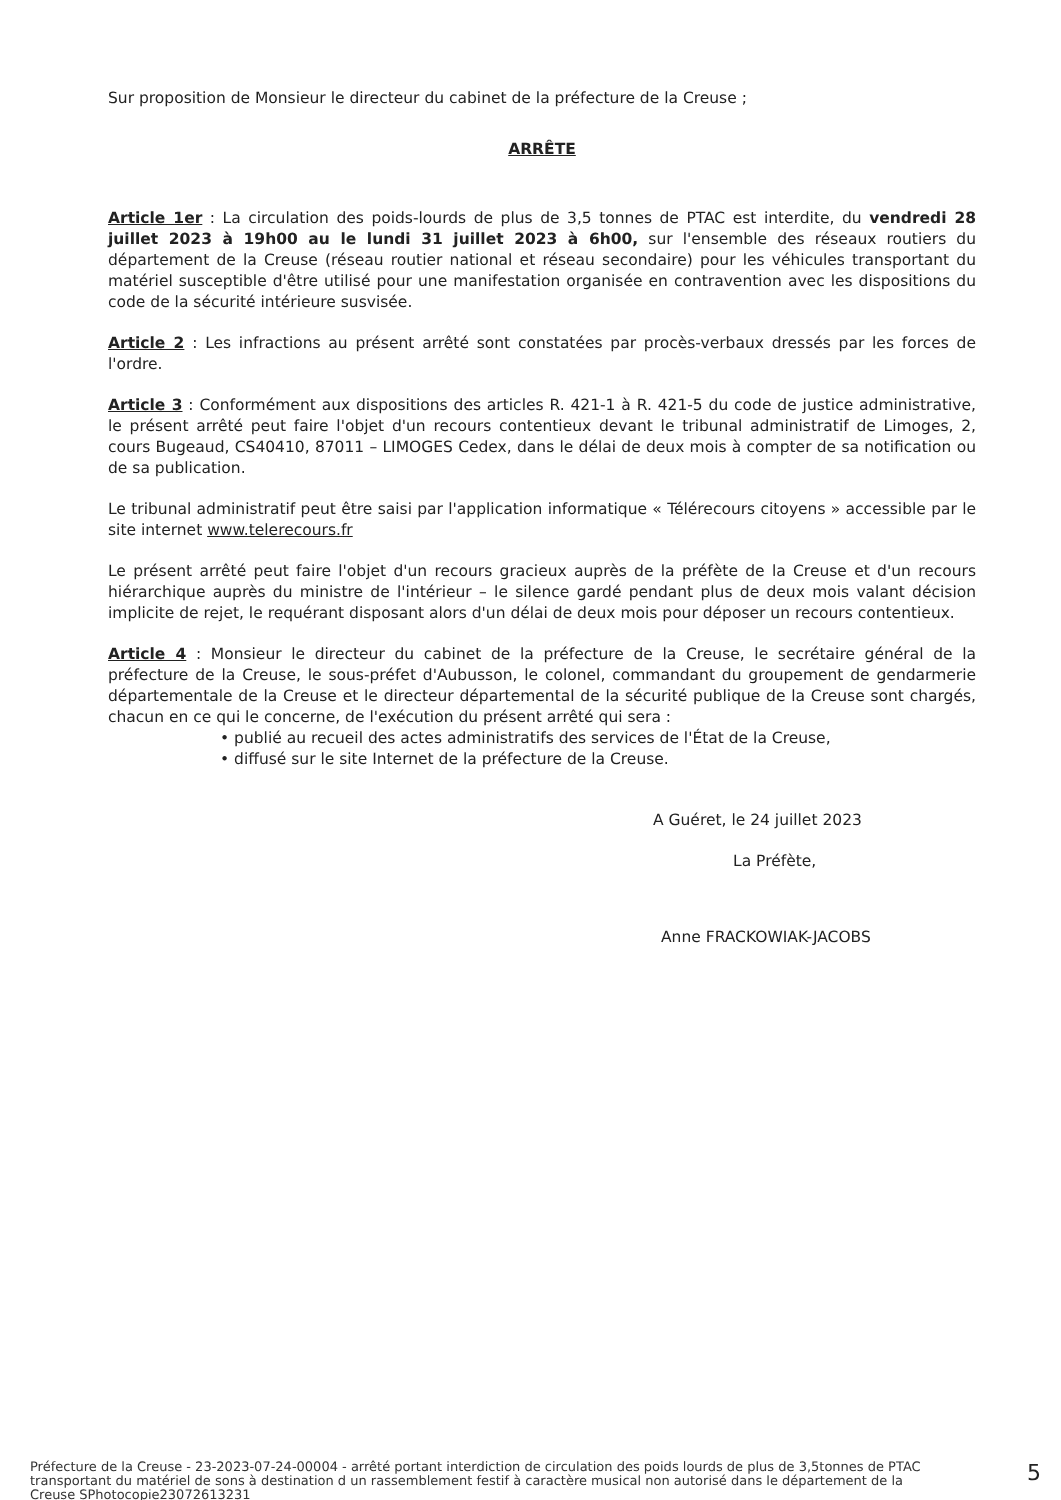Sur proposition de Monsieur le directeur du cabinet de la préfecture de la Creuse ;
ARRÊTE
Article 1er : La circulation des poids-lourds de plus de 3,5 tonnes de PTAC est interdite, du vendredi 28 juillet 2023 à 19h00 au le lundi 31 juillet 2023 à 6h00, sur l'ensemble des réseaux routiers du département de la Creuse (réseau routier national et réseau secondaire) pour les véhicules transportant du matériel susceptible d'être utilisé pour une manifestation organisée en contravention avec les dispositions du code de la sécurité intérieure susvisée.
Article 2 : Les infractions au présent arrêté sont constatées par procès-verbaux dressés par les forces de l'ordre.
Article 3 : Conformément aux dispositions des articles R. 421-1 à R. 421-5 du code de justice administrative, le présent arrêté peut faire l'objet d'un recours contentieux devant le tribunal administratif de Limoges, 2, cours Bugeaud, CS40410, 87011 – LIMOGES Cedex, dans le délai de deux mois à compter de sa notification ou de sa publication.
Le tribunal administratif peut être saisi par l'application informatique « Télérecours citoyens » accessible par le site internet www.telerecours.fr
Le présent arrêté peut faire l'objet d'un recours gracieux auprès de la préfète de la Creuse et d'un recours hiérarchique auprès du ministre de l'intérieur – le silence gardé pendant plus de deux mois valant décision implicite de rejet, le requérant disposant alors d'un délai de deux mois pour déposer un recours contentieux.
Article 4 : Monsieur le directeur du cabinet de la préfecture de la Creuse, le secrétaire général de la préfecture de la Creuse, le sous-préfet d'Aubusson, le colonel, commandant du groupement de gendarmerie départementale de la Creuse et le directeur départemental de la sécurité publique de la Creuse sont chargés, chacun en ce qui le concerne, de l'exécution du présent arrêté qui sera :
• publié au recueil des actes administratifs des services de l'État de la Creuse,
• diffusé sur le site Internet de la préfecture de la Creuse.
A Guéret, le 24 juillet 2023
La Préfète,
Anne FRACKOWIAK-JACOBS
Préfecture de la Creuse - 23-2023-07-24-00004 - arrêté portant interdiction de circulation des poids lourds de plus de 3,5tonnes de PTAC transportant du matériel de sons à destination d un rassemblement festif à caractère musical non autorisé dans le département de la Creuse SPhotocopie23072613231
5